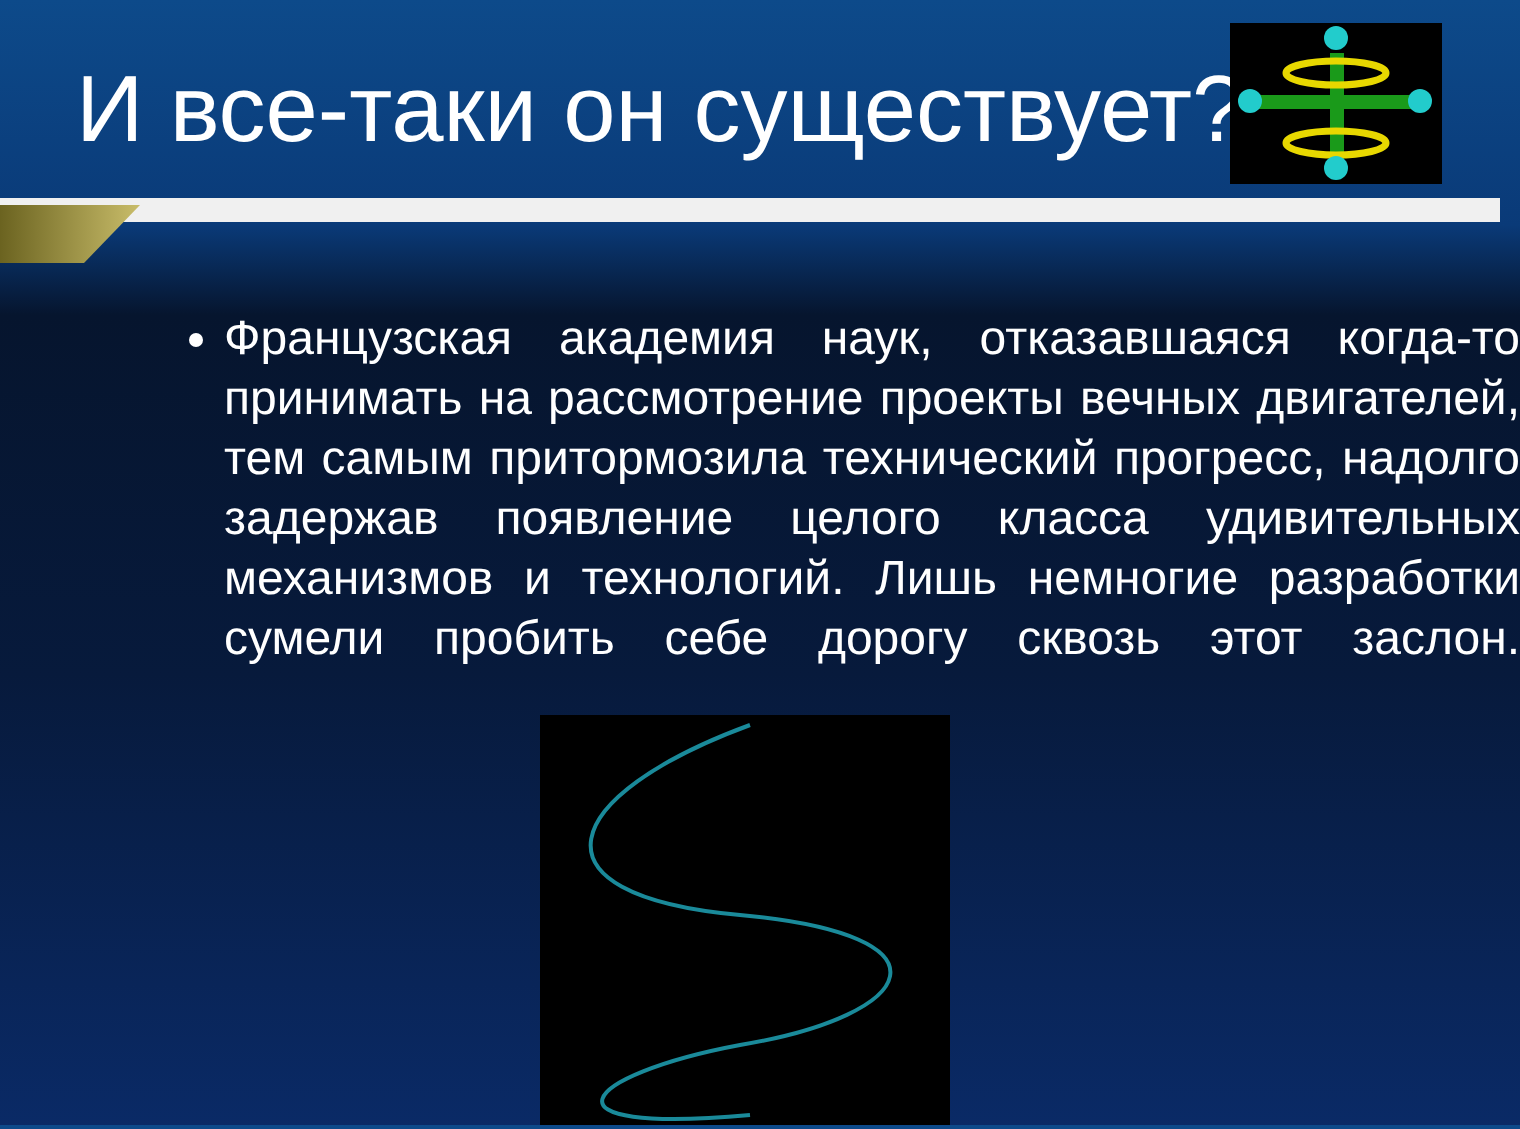И все-таки он существует?
Французская академия наук, отказавшаяся когда-то принимать на рассмотрение проекты вечных двигателей, тем самым притормозила технический прогресс, надолго задержав появление целого класса удивительных механизмов и технологий. Лишь немногие разработки сумели пробить себе дорогу сквозь этот заслон.